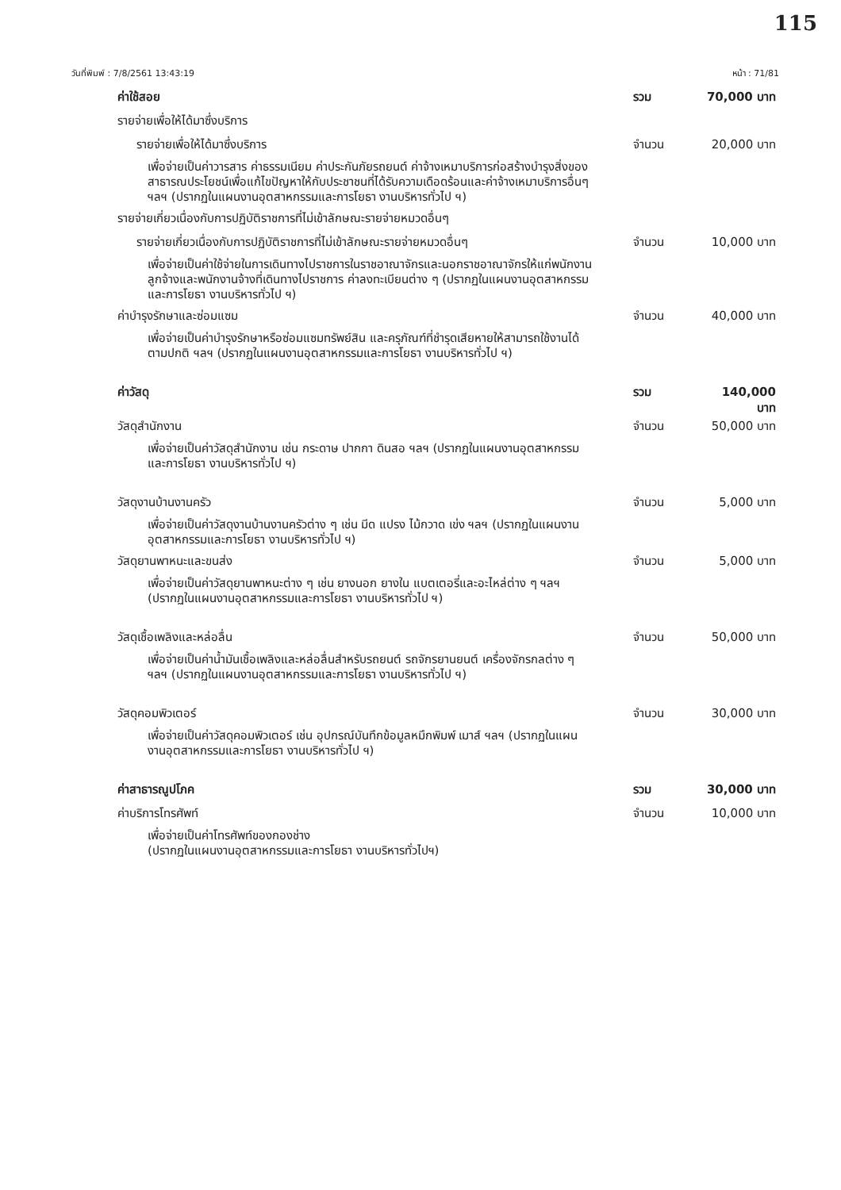115
วันที่พิมพ์ : 7/8/2561 13:43:19 หน้า : 71/81
ค่าใช้สอย รวม 70,000 บาท
รายจ่ายเพื่อให้ได้มาซึ่งบริการ
รายจ่ายเพื่อให้ได้มาซึ่งบริการ จำนวน 20,000 บาท
เพื่อจ่ายเป็นค่าวารสาร ค่าธรรมเนียม ค่าประกันภัยรถยนต์ ค่าจ้างเหมาบริการก่อสร้างบำรุงสิ่งของสาธารณประโยชน์เพื่อแก้ไขปัญหาให้กับประชาชนที่ได้รับความเดือดร้อนและค่าจ้างเหมาบริการอื่นๆ ฯลฯ (ปรากฏในแผนงานอุตสาหกรรมและการโยธา งานบริหารทั่วไป ฯ)
รายจ่ายเกี่ยวเนื่องกับการปฏิบัติราชการที่ไม่เข้าลักษณะรายจ่ายหมวดอื่นๆ
รายจ่ายเกี่ยวเนื่องกับการปฏิบัติราชการที่ไม่เข้าลักษณะรายจ่ายหมวดอื่นๆ จำนวน 10,000 บาท
เพื่อจ่ายเป็นค่าใช้จ่ายในการเดินทางไปราชการในราชอาณาจักรและนอกราชอาณาจักรให้แก่พนักงาน ลูกจ้างและพนักงานจ้างที่เดินทางไปราชการ ค่าลงทะเบียนต่าง ๆ (ปรากฏในแผนงานอุตสาหกรรมและการโยธา งานบริหารทั่วไป ฯ)
ค่าบำรุงรักษาและซ่อมแซม จำนวน 40,000 บาท
เพื่อจ่ายเป็นค่าบำรุงรักษาหรือซ่อมแซมทรัพย์สิน และครุภัณฑ์ที่ชำรุดเสียหายให้สามารถใช้งานได้ตามปกติ ฯลฯ (ปรากฏในแผนงานอุตสาหกรรมและการโยธา งานบริหารทั่วไป ฯ)
ค่าวัสดุ รวม 140,000 บาท
วัสดุสำนักงาน จำนวน 50,000 บาท
เพื่อจ่ายเป็นค่าวัสดุสำนักงาน เช่น กระดาษ ปากกา ดินสอ ฯลฯ (ปรากฏในแผนงานอุตสาหกรรมและการโยธา งานบริหารทั่วไป ฯ)
วัสดุงานบ้านงานครัว จำนวน 5,000 บาท
เพื่อจ่ายเป็นค่าวัสดุงานบ้านงานครัวต่าง ๆ เช่น มีด แปรง ไม้กวาด เข่ง ฯลฯ (ปรากฏในแผนงานอุตสาหกรรมและการโยธา งานบริหารทั่วไป ฯ)
วัสดุยานพาหนะและขนส่ง จำนวน 5,000 บาท
เพื่อจ่ายเป็นค่าวัสดุยานพาหนะต่าง ๆ เช่น ยางนอก ยางใน แบตเตอรี่และอะไหล่ต่าง ๆ ฯลฯ (ปรากฏในแผนงานอุตสาหกรรมและการโยธา งานบริหารทั่วไป ฯ)
วัสดุเชื้อเพลิงและหล่อลื่น จำนวน 50,000 บาท
เพื่อจ่ายเป็นค่าน้ำมันเชื้อเพลิงและหล่อลื่นสำหรับรถยนต์ รถจักรยานยนต์ เครื่องจักรกลต่าง ๆ ฯลฯ (ปรากฏในแผนงานอุตสาหกรรมและการโยธา งานบริหารทั่วไป ฯ)
วัสดุคอมพิวเตอร์ จำนวน 30,000 บาท
เพื่อจ่ายเป็นค่าวัสดุคอมพิวเตอร์ เช่น อุปกรณ์บันทึกข้อมูลหมึกพิมพ์ เมาส์ ฯลฯ (ปรากฏในแผนงานอุตสาหกรรมและการโยธา งานบริหารทั่วไป ฯ)
ค่าสาธารณูปโภค รวม 30,000 บาท
ค่าบริการโทรศัพท์ จำนวน 10,000 บาท
เพื่อจ่ายเป็นค่าโทรศัพท์ของกองช่าง
(ปรากฏในแผนงานอุตสาหกรรมและการโยธา งานบริหารทั่วไปฯ)